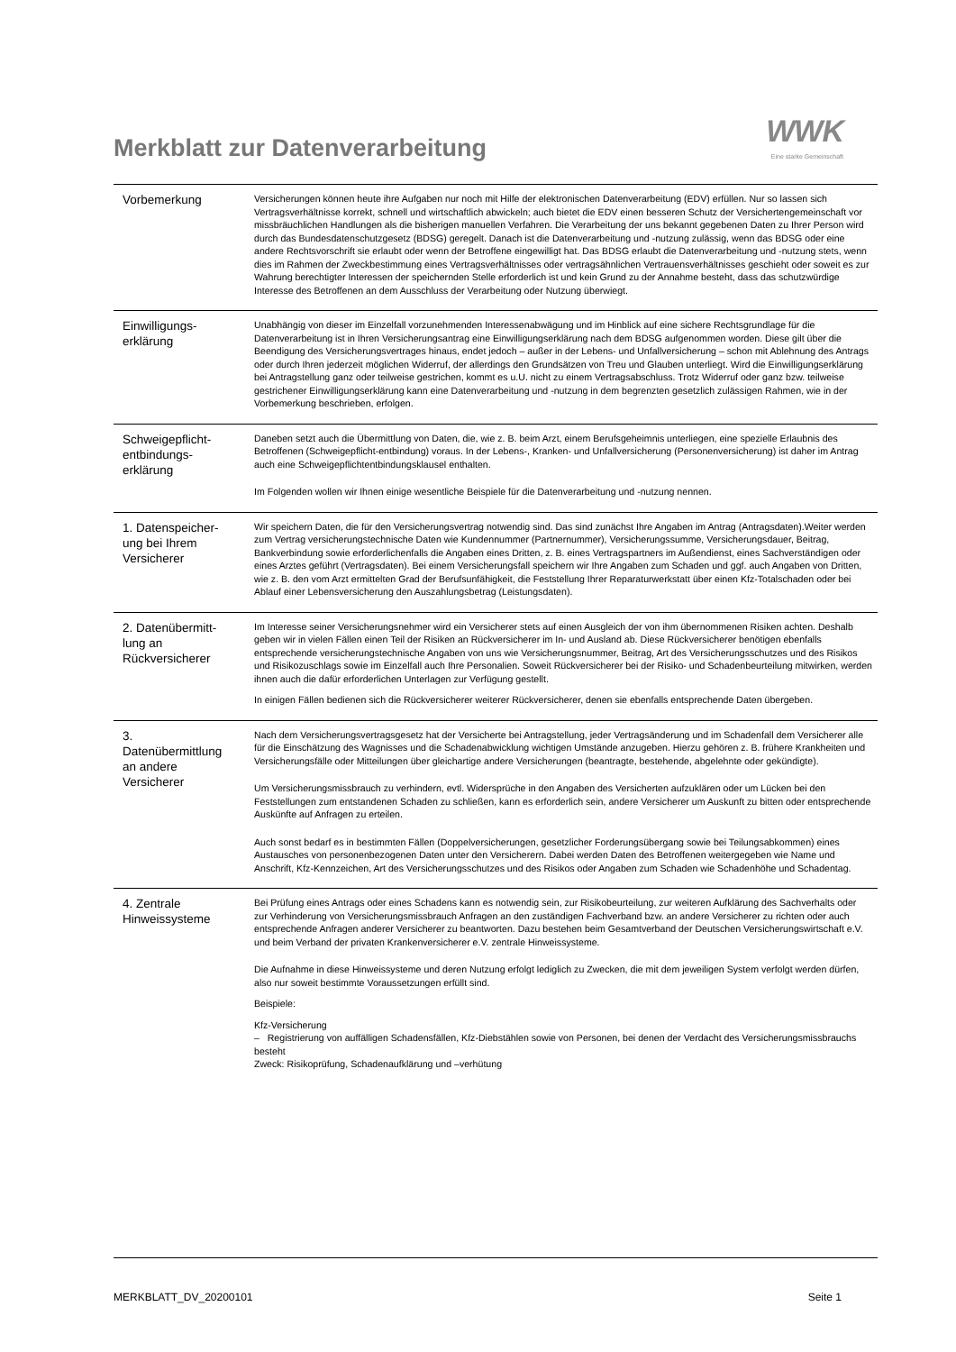Merkblatt zur Datenverarbeitung
WWK
Eine starke Gemeinschaft
| Vorbemerkung | Versicherungen können heute ihre Aufgaben nur noch mit Hilfe der elektronischen Datenverarbeitung (EDV) erfüllen. Nur so lassen sich Vertragsverhältnisse korrekt, schnell und wirtschaftlich abwickeln; auch bietet die EDV einen besseren Schutz der Versicherten­gemeinschaft vor missbräuchlichen Handlungen als die bisherigen manuellen Verfahren. Die Verarbeitung der uns bekannt gegebenen Daten zu Ihrer Person wird durch das Bundesdatenschutzgesetz (BDSG) geregelt. Danach ist die Datenverarbeitung und -nutzung zulässig, wenn das BDSG oder eine andere Rechtsvorschrift sie erlaubt oder wenn der Betroffene eingewilligt hat. Das BDSG erlaubt die Datenverarbeitung und -nutzung stets, wenn dies im Rahmen der Zweckbestimmung eines Vertragsverhältnisses oder vertragsähnlichen Vertrauensverhältnisses geschieht oder soweit es zur Wahrung berechtigter Interessen der speichernden Stelle erforderlich ist und kein Grund zu der Annahme besteht, dass das schutzwürdige Interesse des Betroffenen an dem Ausschluss der Verarbeitung oder Nutzung überwiegt. |
| Einwilligungs- erklärung | Unabhängig von dieser im Einzelfall vorzunehmenden Interessenabwägung und im Hinblick auf eine sichere Rechtsgrundlage für die Datenverarbeitung ist in Ihren Versicherungsantrag eine Einwilligungserklärung nach dem BDSG aufgenommen worden. Diese gilt über die Beendigung des Versicherungsvertrages hinaus, endet jedoch – außer in der Lebens- und Unfallversicherung – schon mit Ablehnung des Antrags oder durch Ihren jederzeit möglichen Widerruf, der allerdings den Grundsätzen von Treu und Glauben unterliegt. Wird die Einwilligungserklärung bei Antragstellung ganz oder teilweise gestrichen, kommt es u.U. nicht zu einem Vertragsabschluss. Trotz Widerruf oder ganz bzw. teilweise gestrichener Einwilligungserklärung kann eine Datenverarbeitung und -nutzung in dem begrenzten gesetzlich zulässigen Rahmen, wie in der Vorbemerkung beschrieben, erfolgen. |
| Schweigepflicht- entbindungs- erklärung | Daneben setzt auch die Übermittlung von Daten, die, wie z. B. beim Arzt, einem Berufsgeheimnis unterliegen, eine spezielle Erlaubnis des Betroffenen (Schweigepflicht-entbindung) voraus. In der Lebens-, Kranken- und Unfallversicherung (Personenversicherung) ist daher im Antrag auch eine Schweigepflichtentbindungsklausel enthalten. Im Folgenden wollen wir Ihnen einige wesentliche Beispiele für die Datenverarbeitung und -nutzung nennen. |
| 1. Datenspeicher- ung bei Ihrem Versicherer | Wir speichern Daten, die für den Versicherungsvertrag notwendig sind. Das sind zunächst Ihre Angaben im Antrag (Antragsdaten).Weiter werden zum Vertrag versicherungstechnische Daten wie Kundennummer (Partnernummer), Versicherungssumme, Versicherungsdauer, Beitrag, Bankverbindung sowie erforderlichenfalls die Angaben eines Dritten, z. B. eines Vertragspartners im Außendienst, eines Sachverständigen oder eines Arztes geführt (Vertragsdaten). Bei einem Versicherungsfall speichern wir Ihre Angaben zum Schaden und ggf. auch Angaben von Dritten, wie z. B. den vom Arzt ermittelten Grad der Berufsunfähigkeit, die Feststellung Ihrer Reparaturwerkstatt über einen Kfz-Totalschaden oder bei Ablauf einer Lebensversicherung den Auszahlungsbetrag (Leistungsdaten). |
| 2. Datenübermitt- lung an Rückversicherer | Im Interesse seiner Versicherungsnehmer wird ein Versicherer stets auf einen Ausgleich der von ihm übernommenen Risiken achten. Deshalb geben wir in vielen Fällen einen Teil der Risiken an Rückversicherer im In- und Ausland ab. Diese Rückversicherer benötigen ebenfalls entsprechende versicherungstechnische Angaben von uns wie Versicherungsnummer, Beitrag, Art des Versicherungsschutzes und des Risikos und Risikozuschlags sowie im Einzelfall auch Ihre Personalien. Soweit Rückversicherer bei der Risiko- und Schadenbeurteilung mitwirken, werden ihnen auch die dafür erforderlichen Unterlagen zur Verfügung gestellt. In einigen Fällen bedienen sich die Rückversicherer weiterer Rückversicherer, denen sie ebenfalls entsprechende Daten übergeben. |
| 3. Datenübermittlung an andere Versicherer | Nach dem Versicherungsvertragsgesetz hat der Versicherte bei Antragstellung, jeder Vertragsänderung und im Schadenfall dem Versicherer alle für die Einschätzung des Wagnisses und die Schadenabwicklung wichtigen Umstände anzugeben. Hierzu gehören z. B. frühere Krankheiten und Versicherungsfälle oder Mitteilungen über gleichartige andere Versicherungen (beantragte, bestehende, abgelehnte oder gekündigte). Um Versicherungsmissbrauch zu verhindern, evtl. Widersprüche in den Angaben des Versicherten aufzuklären oder um Lücken bei den Feststellungen zum entstandenen Schaden zu schließen, kann es erforderlich sein, andere Versicherer um Auskunft zu bitten oder entsprechende Auskünfte auf Anfragen zu erteilen. Auch sonst bedarf es in bestimmten Fällen (Doppelversicherungen, gesetzlicher Forderungsübergang sowie bei Teilungsabkommen) eines Austausches von personenbezogenen Daten unter den Versicherern. Dabei werden Daten des Betroffenen weitergegeben wie Name und Anschrift, Kfz-Kennzeichen, Art des Versicherungsschutzes und des Risikos oder Angaben zum Schaden wie Schadenhöhe und Schadentag. |
| 4. Zentrale Hinweissysteme | Bei Prüfung eines Antrags oder eines Schadens kann es notwendig sein, zur Risikobeurteilung, zur weiteren Aufklärung des Sachverhalts oder zur Verhinderung von Versicherungsmissbrauch Anfragen an den zuständigen Fachverband bzw. an andere Versicherer zu richten oder auch entsprechende Anfragen anderer Versicherer zu beantworten. Dazu bestehen beim Gesamtverband der Deutschen Versicherungswirtschaft e.V. und beim Verband der privaten Krankenversicherer e.V. zentrale Hinweissysteme. Die Aufnahme in diese Hinweissysteme und deren Nutzung erfolgt lediglich zu Zwecken, die mit dem jeweiligen System verfolgt werden dürfen, also nur soweit bestimmte Voraussetzungen erfüllt sind. Beispiele: Kfz-Versicherung – Registrierung von auffälligen Schadensfällen, Kfz-Diebstählen sowie von Personen, bei denen der Verdacht des Versicherungsmissbrauchs besteht Zweck: Risikoprüfung, Schadenaufklärung und –verhütung |
MERKBLATT_DV_20200101 Seite 1